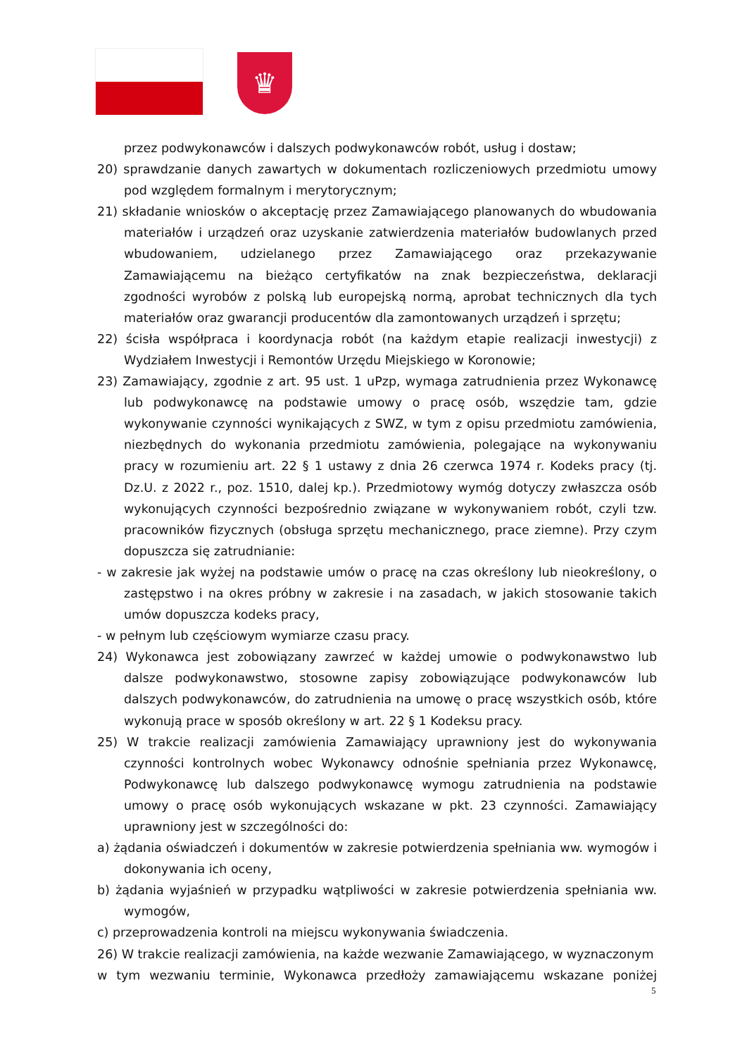♛
przez podwykonawców i dalszych podwykonawców robót, usług i dostaw;
20) sprawdzanie danych zawartych w dokumentach rozliczeniowych przedmiotu umowy pod względem formalnym i merytorycznym;
21) składanie wniosków o akceptację przez Zamawiającego planowanych do wbudowania materiałów i urządzeń oraz uzyskanie zatwierdzenia materiałów budowlanych przed wbudowaniem, udzielanego przez Zamawiającego oraz przekazywanie Zamawiającemu na bieżąco certyfikatów na znak bezpieczeństwa, deklaracji zgodności wyrobów z polską lub europejską normą, aprobat technicznych dla tych materiałów oraz gwarancji producentów dla zamontowanych urządzeń i sprzętu;
22) ścisła współpraca i koordynacja robót (na każdym etapie realizacji inwestycji) z Wydziałem Inwestycji i Remontów Urzędu Miejskiego w Koronowie;
23) Zamawiający, zgodnie z art. 95 ust. 1 uPzp, wymaga zatrudnienia przez Wykonawcę lub podwykonawcę na podstawie umowy o pracę osób, wszędzie tam, gdzie wykonywanie czynności wynikających z SWZ, w tym z opisu przedmiotu zamówienia, niezbędnych do wykonania przedmiotu zamówienia, polegające na wykonywaniu pracy w rozumieniu art. 22 § 1 ustawy z dnia 26 czerwca 1974 r. Kodeks pracy (tj. Dz.U. z 2022 r., poz. 1510, dalej kp.). Przedmiotowy wymóg dotyczy zwłaszcza osób wykonujących czynności bezpośrednio związane w wykonywaniem robót, czyli tzw. pracowników fizycznych (obsługa sprzętu mechanicznego, prace ziemne). Przy czym dopuszcza się zatrudnianie:
- w zakresie jak wyżej na podstawie umów o pracę na czas określony lub nieokreślony, o zastępstwo i na okres próbny w zakresie i na zasadach, w jakich stosowanie takich umów dopuszcza kodeks pracy,
- w pełnym lub częściowym wymiarze czasu pracy.
24) Wykonawca jest zobowiązany zawrzeć w każdej umowie o podwykonawstwo lub dalsze podwykonawstwo, stosowne zapisy zobowiązujące podwykonawców lub dalszych podwykonawców, do zatrudnienia na umowę o pracę wszystkich osób, które wykonują prace w sposób określony w art. 22 § 1 Kodeksu pracy.
25) W trakcie realizacji zamówienia Zamawiający uprawniony jest do wykonywania czynności kontrolnych wobec Wykonawcy odnośnie spełniania przez Wykonawcę, Podwykonawcę lub dalszego podwykonawcę wymogu zatrudnienia na podstawie umowy o pracę osób wykonujących wskazane w pkt. 23 czynności. Zamawiający uprawniony jest w szczególności do:
a) żądania oświadczeń i dokumentów w zakresie potwierdzenia spełniania ww. wymogów i dokonywania ich oceny,
b) żądania wyjaśnień w przypadku wątpliwości w zakresie potwierdzenia spełniania ww. wymogów,
c) przeprowadzenia kontroli na miejscu wykonywania świadczenia.
26) W trakcie realizacji zamówienia, na każde wezwanie Zamawiającego, w wyznaczonym
w tym wezwaniu terminie, Wykonawca przedłoży zamawiającemu wskazane poniżej
5